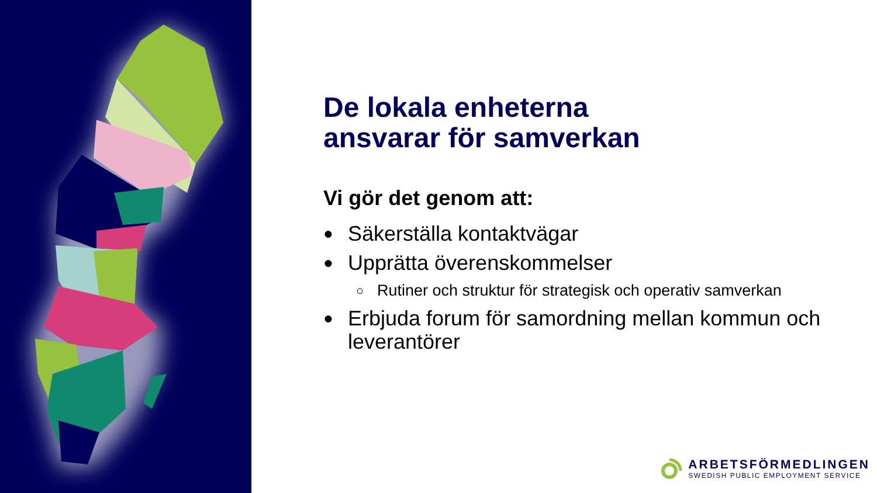De lokala enheterna
ansvarar för samverkan
Vi gör det genom att:
● Säkerställa kontaktvägar
● Upprätta överenskommelser
○ Rutiner och struktur för strategisk och operativ samverkan
● Erbjuda forum för samordning mellan kommun och leverantörer
ARBETSFÖRMEDLINGEN
SWEDISH PUBLIC EMPLOYMENT SERVICE